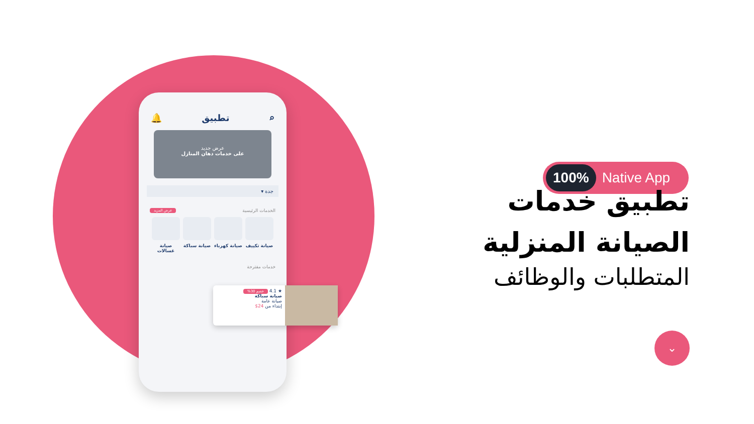⌕ تطبيق 🔔
عرض جديد
على خدمات دهان المنازل
جدة ▾
الخدمات الرئيسية عرض المزيد
صيانة تكييف
صيانة كهرباء
صيانة سباكة
صيانة غسالات
خدمات مقترحة
★ 4.1 خصم 30%
صيانة سباكة
صيانة عامة
إبتداء من 24$
100% Native App
تطبيق خدمات
الصيانة المنزلية
المتطلبات والوظائف
⌄